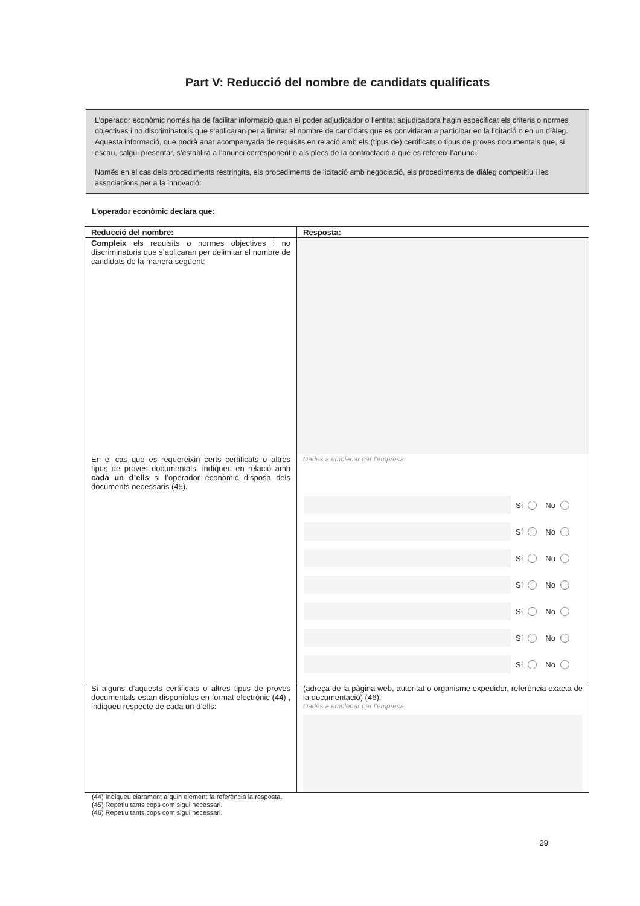Part V: Reducció del nombre de candidats qualificats
L’operador econòmic només ha de facilitar informació quan el poder adjudicador o l’entitat adjudicadora hagin especificat els criteris o normes objectives i no discriminatoris que s’aplicaran per a limitar el nombre de candidats que es convidaran a participar en la licitació o en un diàleg. Aquesta informació, que podrà anar acompanyada de requisits en relació amb els (tipus de) certificats o tipus de proves documentals que, si escau, calgui presentar, s’establirà a l’anunci corresponent o als plecs de la contractació a què es refereix l’anunci.
Només en el cas dels procediments restringits, els procediments de licitació amb negociació, els procediments de diàleg competitiu i les associacions per a la innovació:
L’operador econòmic declara que:
| Reducció del nombre: | Resposta: |
| --- | --- |
| Compleix els requisits o normes objectives i no discriminatoris que s’aplicaran per delimitar el nombre de candidats de la manera següent: | |
| En el cas que es requereixin certs certificats o altres tipus de proves documentals, indiqueu en relació amb cada un d’ells si l’operador econòmic disposa dels documents necessaris (45). | Dades a emplenar per l’empresa Sí No Sí No Sí No Sí No Sí No Sí No Sí No |
| Si alguns d’aquests certificats o altres tipus de proves documentals estan disponibles en format electrònic (44) , indiqueu respecte de cada un d’ells: | (adreça de la pàgina web, autoritat o organisme expedidor, referència exacta de la documentació) (46): Dades a emplenar per l’empresa |
(44) Indiqueu clarament a quin element fa referència la resposta.
(45) Repetiu tants cops com sigui necessari.
(46) Repetiu tants cops com sigui necessari.
29